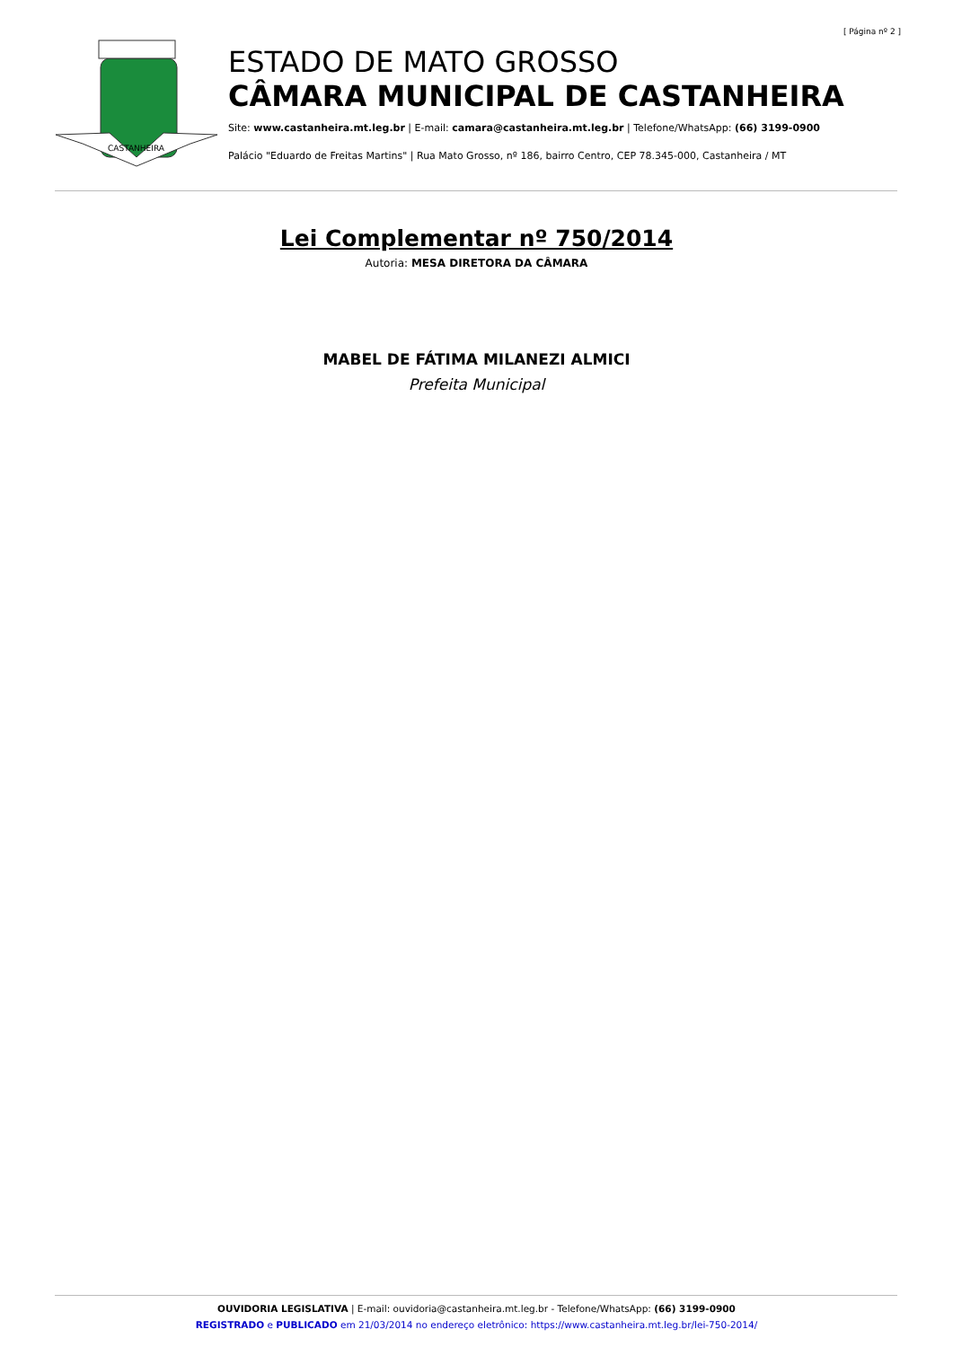[ Página nº 2 ]
CASTANHEIRA
ESTADO DE MATO GROSSO
CÂMARA MUNICIPAL DE CASTANHEIRA
Site: www.castanheira.mt.leg.br | E-mail: camara@castanheira.mt.leg.br | Telefone/WhatsApp: (66) 3199-0900
Palácio "Eduardo de Freitas Martins" | Rua Mato Grosso, nº 186, bairro Centro, CEP 78.345-000, Castanheira / MT
Lei Complementar nº 750/2014
Autoria: MESA DIRETORA DA CÂMARA
MABEL DE FÁTIMA MILANEZI ALMICI
Prefeita Municipal
OUVIDORIA LEGISLATIVA | E-mail: ouvidoria@castanheira.mt.leg.br - Telefone/WhatsApp: (66) 3199-0900
REGISTRADO e PUBLICADO em 21/03/2014 no endereço eletrônico: https://www.castanheira.mt.leg.br/lei-750-2014/